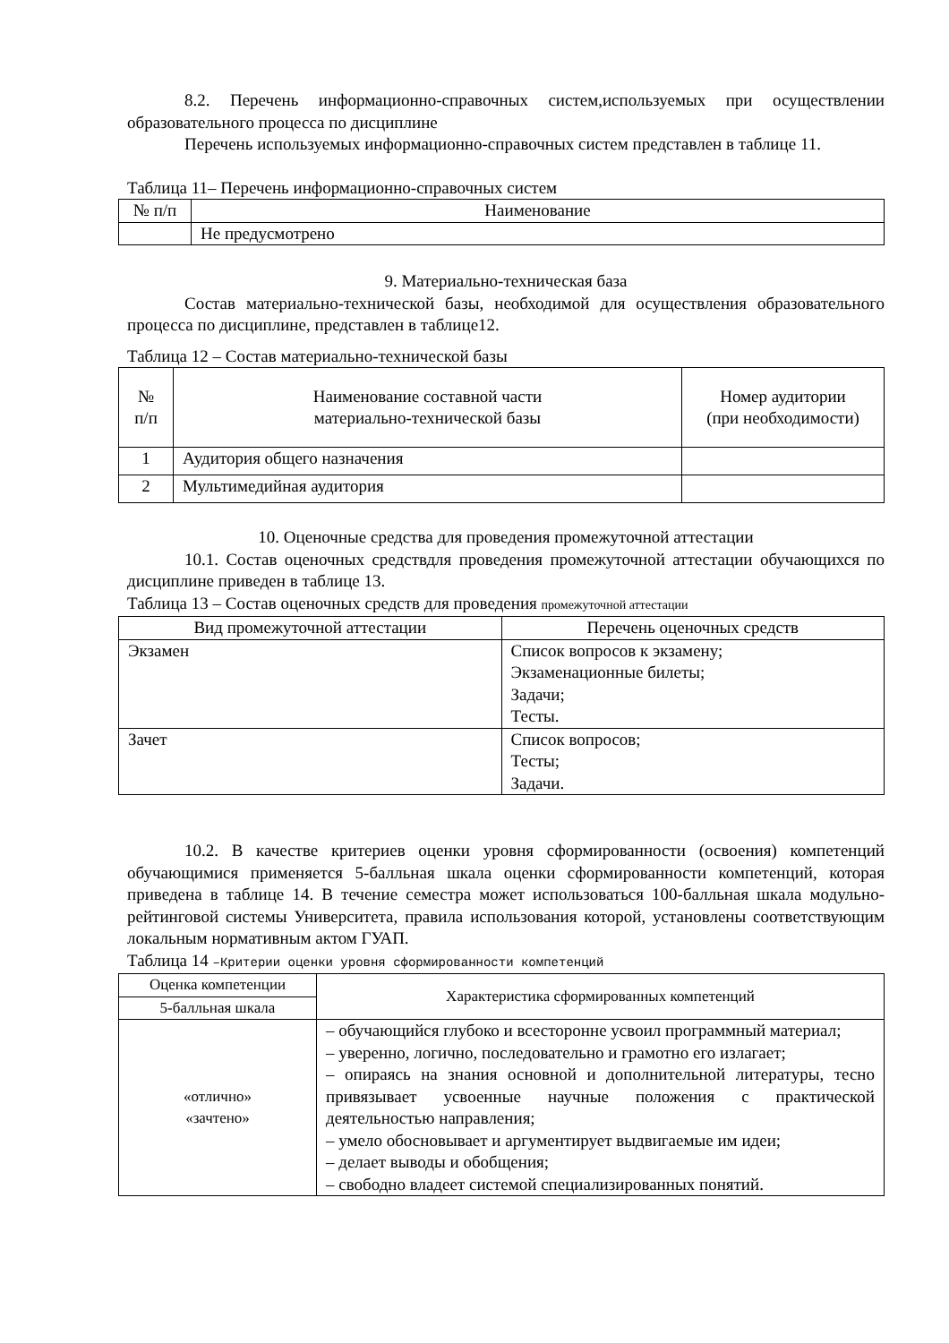8.2. Перечень информационно-справочных систем,используемых при осуществлении образовательного процесса по дисциплине
Перечень используемых информационно-справочных систем представлен в таблице 11.
Таблица 11– Перечень информационно-справочных систем
| № п/п | Наименование |
| --- | --- |
| | Не предусмотрено |
9. Материально-техническая база
Состав материально-технической базы, необходимой для осуществления образовательного процесса по дисциплине, представлен в таблице12.
Таблица 12 – Состав материально-технической базы
| № п/п | Наименование составной части материально-технической базы | Номер аудитории (при необходимости) |
| --- | --- | --- |
| 1 | Аудитория общего назначения | |
| 2 | Мультимедийная аудитория | |
10. Оценочные средства для проведения промежуточной аттестации
10.1. Состав оценочных средствдля проведения промежуточной аттестации обучающихся по дисциплине приведен в таблице 13.
Таблица 13 – Состав оценочных средств для проведения промежуточной аттестации
| Вид промежуточной аттестации | Перечень оценочных средств |
| --- | --- |
| Экзамен | Список вопросов к экзамену; Экзаменационные билеты; Задачи; Тесты. |
| Зачет | Список вопросов; Тесты; Задачи. |
10.2. В качестве критериев оценки уровня сформированности (освоения) компетенций обучающимися применяется 5-балльная шкала оценки сформированности компетенций, которая приведена в таблице 14. В течение семестра может использоваться 100-балльная шкала модульно-рейтинговой системы Университета, правила использования которой, установлены соответствующим локальным нормативным актом ГУАП.
Таблица 14 –Критерии оценки уровня сформированности компетенций
| Оценка компетенции | Характеристика сформированных компетенций |
| --- | --- |
| 5-балльная шкала | |
| «отлично» «зачтено» | – обучающийся глубоко и всесторонне усвоил программный материал; – уверенно, логично, последовательно и грамотно его излагает; – опираясь на знания основной и дополнительной литературы, тесно привязывает усвоенные научные положения с практической деятельностью направления; – умело обосновывает и аргументирует выдвигаемые им идеи; – делает выводы и обобщения; – свободно владеет системой специализированных понятий. |